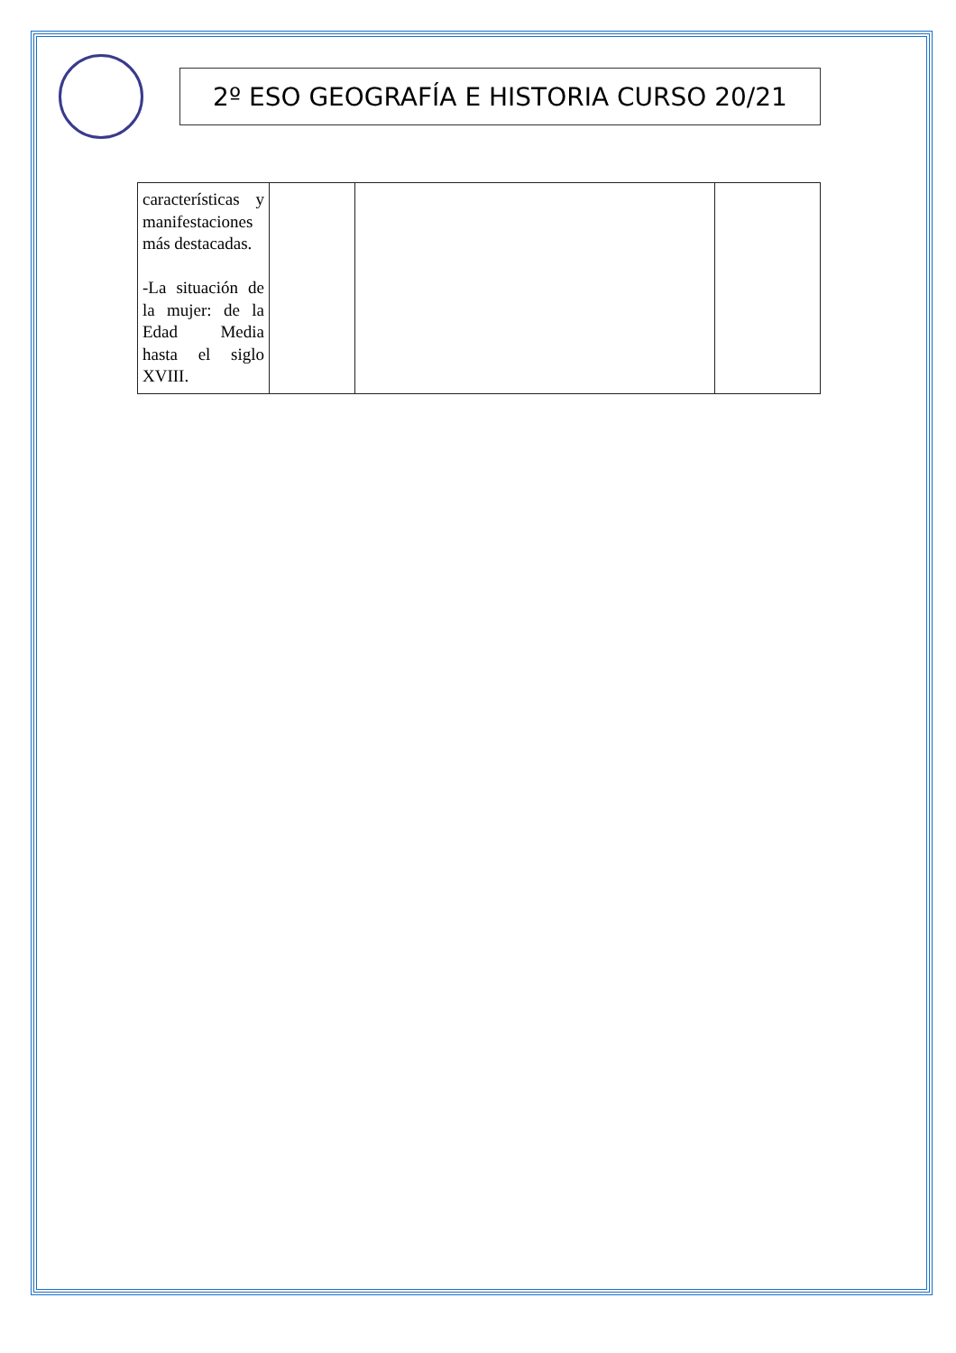2º ESO GEOGRAFÍA E HISTORIA CURSO 20/21
| características y manifestaciones más destacadas. -La situación de la mujer: de la Edad Media hasta el siglo XVIII. | | | |